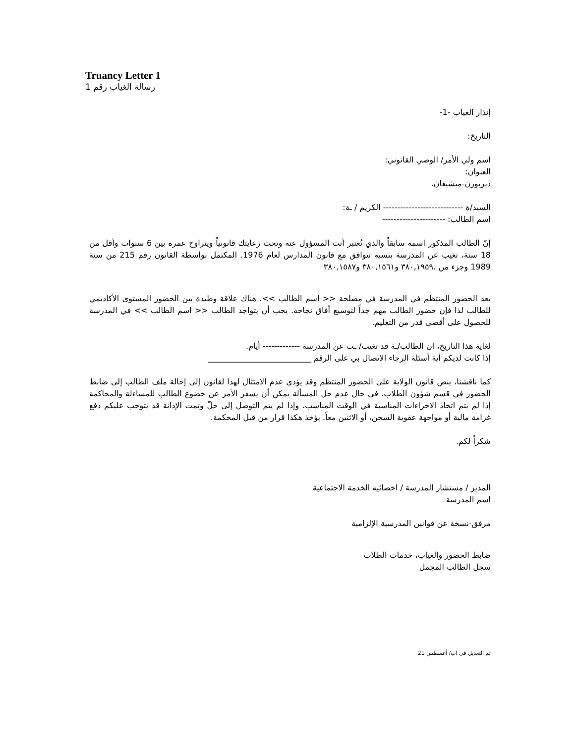Truancy Letter 1
رسالة الغياب رقم 1
إنذار الغياب -1-
التاريخ:
اسم ولي الأمر/ الوصي القانوني:
العنوان:
ديربورن-ميشيغان.
السيد/ة ---------------------------- الكريم / ـة:
اسم الطالب: ----------------------
إنّ الطالب المذكور اسمه سابقاً والذي تُعتبر أنت المسؤول عنه وتحت رعايتك قانونياً ويتراوح عمره بين 6 سنوات وأقل من 18 سنة، تغيب عن المدرسة بنسبة تتوافق مع قانون المدارس لعام 1976. المكتمل بواسطة القانون رقم 215 من سنة 1989 وجزء من .٣٨٠,١٩٥٩ و٣٨٠,١٥٦١ و٣٨٠,١٥٨٧
يعد الحضور المنتظم في المدرسة في مصلحة << اسم الطالب >>. هناك علاقة وطيدة بين الحضور المستوى الأكاديمي للطالب لذا فإن حضور الطالب مهم جداً لتوسيع أفاق نجاحه. يجب أن يتواجد الطالب << اسم الطالب >> في المدرسة للحصول على أقصى قدر من التعليم.
لغاية هذا التاريخ، ان الطالب/ـة قد تغيب/ ـت عن المدرسة ------------- أيام.
إذا كانت لديكم أية أسئلة الرجاء الاتصال بي على الرقم __________________________
كما ناقشنا، ينص قانون الولاية على الحضور المنتظم وقد يؤدي عدم الامتثال لهذا لقانون إلى إحالة ملف الطالب إلى ضابط الحضور في قسم شؤون الطلاب. في حال عدم حل المسألة يمكن أن يسفر الأمر عن خضوع الطالب للمساءلة والمحاكمة إذا لم يتم اتخاذ الاجراءات المناسبة في الوقت المناسب. وإذا لم يتم التوصل إلى حلّ وتمت الإدانة قد يتوجب عليكم دفع غرامة مالية أو مواجهة عقوبة السجن، أو الاثنين معاً. يؤخذ هكذا قرار من قبل المحكمة.
شكراً لكم.
المدير / مستشار المدرسة / اخصائية الخدمة الاجتماعية
اسم المدرسة
مرفق-نسخة عن قوانين المدرسية الإلزامية
ضابط الحضور والغياب، خدمات الطلاب
سجل الطالب المجمل
تم التعديل في آب/ أغسطس 21